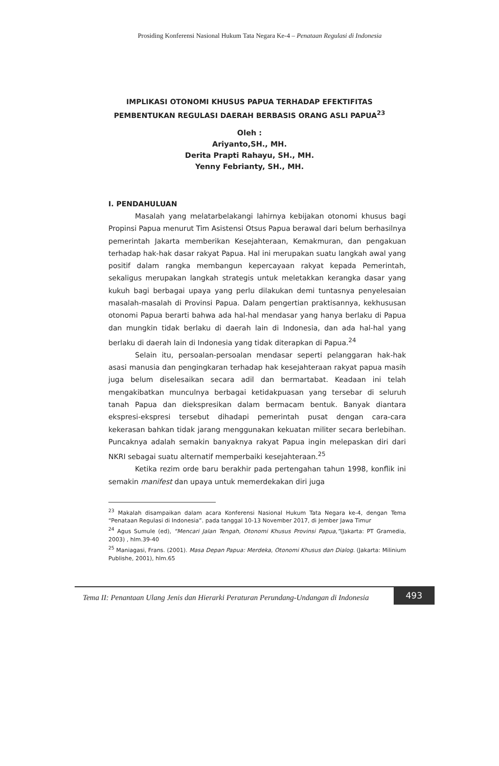Prosiding Konferensi Nasional Hukum Tata Negara Ke-4 – Penataan Regulasi di Indonesia
IMPLIKASI OTONOMI KHUSUS PAPUA TERHADAP EFEKTIFITAS PEMBENTUKAN REGULASI DAERAH BERBASIS ORANG ASLI PAPUA<sup>23</sup>
Oleh :
Ariyanto,SH., MH.
Derita Prapti Rahayu, SH., MH.
Yenny Febrianty, SH., MH.
I. PENDAHULUAN
Masalah yang melatarbelakangi lahirnya kebijakan otonomi khusus bagi Propinsi Papua menurut Tim Asistensi Otsus Papua berawal dari belum berhasilnya pemerintah Jakarta memberikan Kesejahteraan, Kemakmuran, dan pengakuan terhadap hak-hak dasar rakyat Papua. Hal ini merupakan suatu langkah awal yang positif dalam rangka membangun kepercayaan rakyat kepada Pemerintah, sekaligus merupakan langkah strategis untuk meletakkan kerangka dasar yang kukuh bagi berbagai upaya yang perlu dilakukan demi tuntasnya penyelesaian masalah-masalah di Provinsi Papua. Dalam pengertian praktisannya, kekhususan otonomi Papua berarti bahwa ada hal-hal mendasar yang hanya berlaku di Papua dan mungkin tidak berlaku di daerah lain di Indonesia, dan ada hal-hal yang berlaku di daerah lain di Indonesia yang tidak diterapkan di Papua.<sup>24</sup>
Selain itu, persoalan-persoalan mendasar seperti pelanggaran hak-hak asasi manusia dan pengingkaran terhadap hak kesejahteraan rakyat papua masih juga belum diselesaikan secara adil dan bermartabat. Keadaan ini telah mengakibatkan munculnya berbagai ketidakpuasan yang tersebar di seluruh tanah Papua dan diekspresikan dalam bermacam bentuk. Banyak diantara ekspresi-ekspresi tersebut dihadapi pemerintah pusat dengan cara-cara kekerasan bahkan tidak jarang menggunakan kekuatan militer secara berlebihan. Puncaknya adalah semakin banyaknya rakyat Papua ingin melepaskan diri dari NKRI sebagai suatu alternatif memperbaiki kesejahteraan.<sup>25</sup>
Ketika rezim orde baru berakhir pada pertengahan tahun 1998, konflik ini semakin manifest dan upaya untuk memerdekakan diri juga
<sup>23</sup> Makalah disampaikan dalam acara Konferensi Nasional Hukum Tata Negara ke-4, dengan Tema “Penataan Regulasi di Indonesia”. pada tanggal 10-13 November 2017, di Jember Jawa Timur
<sup>24</sup> Agus Sumule (ed), “Mencari Jalan Tengah, Otonomi Khusus Provinsi Papua,”(Jakarta: PT Gramedia, 2003) , hlm.39-40
<sup>25</sup> Maniagasi, Frans. (2001). Masa Depan Papua: Merdeka, Otonomi Khusus dan Dialog. (Jakarta: Milinium Publishe, 2001), hlm.65
Tema II: Penantaan Ulang Jenis dan Hierarki Peraturan Perundang-Undangan di Indonesia
493